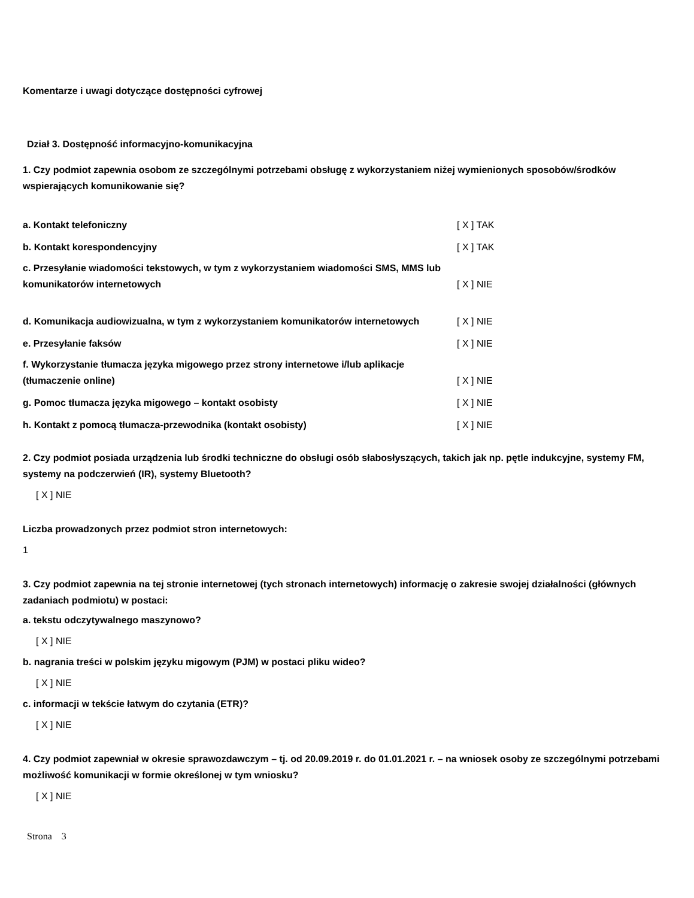Komentarze i uwagi dotyczące dostępności cyfrowej
Dział 3. Dostępność informacyjno-komunikacyjna
1. Czy podmiot zapewnia osobom ze szczególnymi potrzebami obsługę z wykorzystaniem niżej wymienionych sposobów/środków wspierających komunikowanie się?
| a. Kontakt telefoniczny | [ X ] TAK |
| b. Kontakt korespondencyjny | [ X ] TAK |
| c. Przesyłanie wiadomości tekstowych, w tym z wykorzystaniem wiadomości SMS, MMS lub komunikatorów internetowych | [ X ] NIE |
| d. Komunikacja audiowizualna, w tym z wykorzystaniem komunikatorów internetowych | [ X ] NIE |
| e. Przesyłanie faksów | [ X ] NIE |
| f. Wykorzystanie tłumacza języka migowego przez strony internetowe i/lub aplikacje (tłumaczenie online) | [ X ] NIE |
| g. Pomoc tłumacza języka migowego – kontakt osobisty | [ X ] NIE |
| h. Kontakt z pomocą tłumacza-przewodnika (kontakt osobisty) | [ X ] NIE |
2. Czy podmiot posiada urządzenia lub środki techniczne do obsługi osób słabosłyszących, takich jak np. pętle indukcyjne, systemy FM, systemy na podczerwień (IR), systemy Bluetooth?
[ X ] NIE
Liczba prowadzonych przez podmiot stron internetowych:
1
3. Czy podmiot zapewnia na tej stronie internetowej (tych stronach internetowych) informację o zakresie swojej działalności (głównych zadaniach podmiotu) w postaci:
a. tekstu odczytywalnego maszynowo?
[ X ] NIE
b. nagrania treści w polskim języku migowym (PJM) w postaci pliku wideo?
[ X ] NIE
c. informacji w tekście łatwym do czytania (ETR)?
[ X ] NIE
4. Czy podmiot zapewniał w okresie sprawozdawczym – tj. od 20.09.2019 r. do 01.01.2021 r. – na wniosek osoby ze szczególnymi potrzebami możliwość komunikacji w formie określonej w tym wniosku?
[ X ] NIE
Strona 3